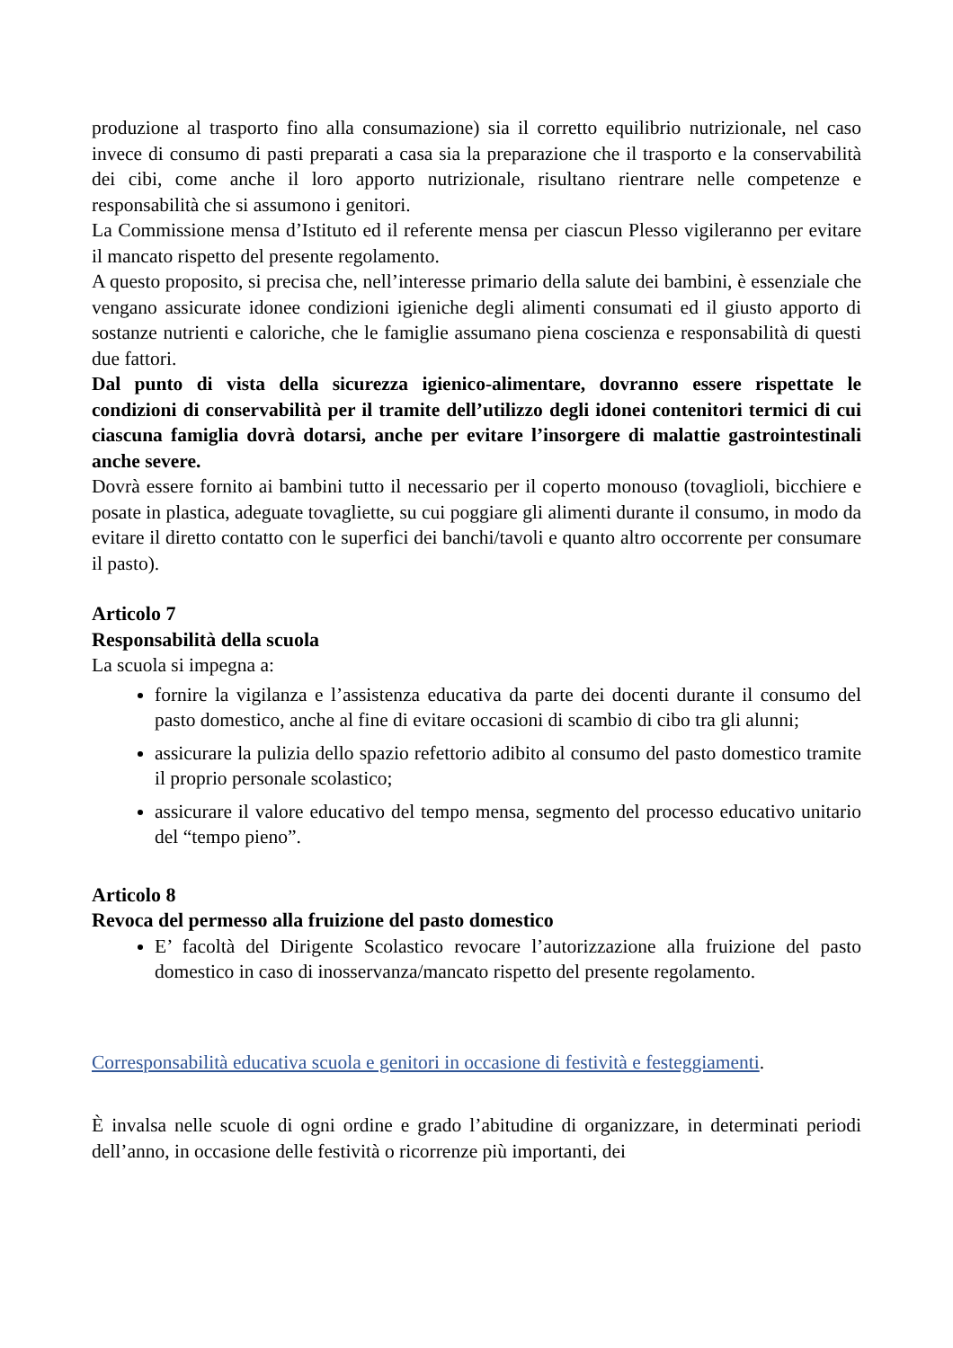produzione al trasporto fino alla consumazione) sia il corretto equilibrio nutrizionale, nel caso invece di consumo di pasti preparati a casa sia la preparazione che il trasporto e la conservabilità dei cibi, come anche il loro apporto nutrizionale, risultano rientrare nelle competenze e responsabilità che si assumono i genitori.
La Commissione mensa d’Istituto ed il referente mensa per ciascun Plesso vigileranno per evitare il mancato rispetto del presente regolamento.
A questo proposito, si precisa che, nell’interesse primario della salute dei bambini, è essenziale che vengano assicurate idonee condizioni igieniche degli alimenti consumati ed il giusto apporto di sostanze nutrienti e caloriche, che le famiglie assumano piena coscienza e responsabilità di questi due fattori.
Dal punto di vista della sicurezza igienico-alimentare, dovranno essere rispettate le condizioni di conservabilità per il tramite dell’utilizzo degli idonei contenitori termici di cui ciascuna famiglia dovrà dotarsi, anche per evitare l’insorgere di malattie gastrointestinali anche severe.
Dovrà essere fornito ai bambini tutto il necessario per il coperto monouso (tovaglioli, bicchiere e posate in plastica, adeguate tovagliette, su cui poggiare gli alimenti durante il consumo, in modo da evitare il diretto contatto con le superfici dei banchi/tavoli e quanto altro occorrente per consumare il pasto).
Articolo 7
Responsabilità della scuola
La scuola si impegna a:
fornire la vigilanza e l’assistenza educativa da parte dei docenti durante il consumo del pasto domestico, anche al fine di evitare occasioni di scambio di cibo tra gli alunni;
assicurare la pulizia dello spazio refettorio adibito al consumo del pasto domestico tramite il proprio personale scolastico;
assicurare il valore educativo del tempo mensa, segmento del processo educativo unitario del “tempo pieno”.
Articolo 8
Revoca del permesso alla fruizione del pasto domestico
E’ facoltà del Dirigente Scolastico revocare l’autorizzazione alla fruizione del pasto domestico in caso di inosservanza/mancato rispetto del presente regolamento.
Corresponsabilità educativa scuola e genitori in occasione di festività e festeggiamenti.
È invalsa nelle scuole di ogni ordine e grado l’abitudine di organizzare, in determinati periodi dell’anno, in occasione delle festività o ricorrenze più importanti, dei